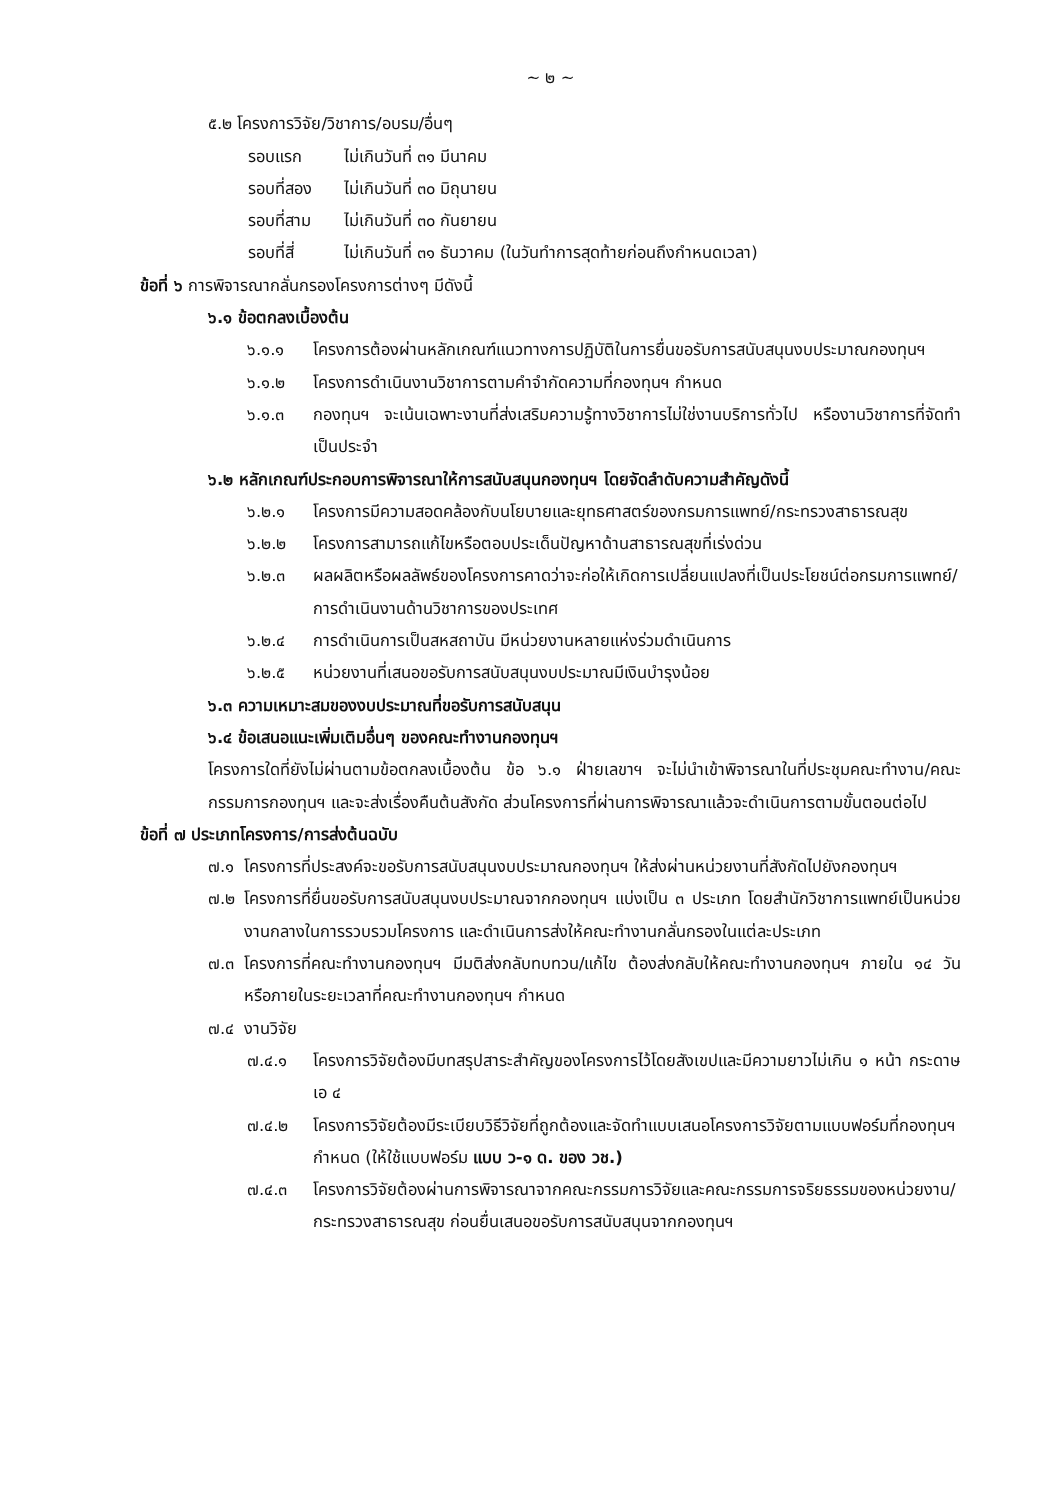~ ๒ ~
๕.๒ โครงการวิจัย/วิชาการ/อบรม/อื่นๆ
รอบแรก ไม่เกินวันที่ ๓๑ มีนาคม
รอบที่สอง ไม่เกินวันที่ ๓๐ มิถุนายน
รอบที่สาม ไม่เกินวันที่ ๓๐ กันยายน
รอบที่สี่ ไม่เกินวันที่ ๓๑ ธันวาคม (ในวันทำการสุดท้ายก่อนถึงกำหนดเวลา)
ข้อที่ ๖ การพิจารณากลั่นกรองโครงการต่างๆ มีดังนี้
๖.๑ ข้อตกลงเบื้องต้น
๖.๑.๑ โครงการต้องผ่านหลักเกณฑ์แนวทางการปฏิบัติในการยื่นขอรับการสนับสนุนงบประมาณกองทุนฯ
๖.๑.๒ โครงการดำเนินงานวิชาการตามคำจำกัดความที่กองทุนฯ กำหนด
๖.๑.๓ กองทุนฯ จะเน้นเฉพาะงานที่ส่งเสริมความรู้ทางวิชาการไม่ใช่งานบริการทั่วไป หรืองานวิชาการที่จัดทำเป็นประจำ
๖.๒ หลักเกณฑ์ประกอบการพิจารณาให้การสนับสนุนกองทุนฯ โดยจัดลำดับความสำคัญดังนี้
๖.๒.๑ โครงการมีความสอดคล้องกับนโยบายและยุทธศาสตร์ของกรมการแพทย์/กระทรวงสาธารณสุข
๖.๒.๒ โครงการสามารถแก้ไขหรือตอบประเด็นปัญหาด้านสาธารณสุขที่เร่งด่วน
๖.๒.๓ ผลผลิตหรือผลลัพธ์ของโครงการคาดว่าจะก่อให้เกิดการเปลี่ยนแปลงที่เป็นประโยชน์ต่อกรมการแพทย์/การดำเนินงานด้านวิชาการของประเทศ
๖.๒.๔ การดำเนินการเป็นสหสถาบัน มีหน่วยงานหลายแห่งร่วมดำเนินการ
๖.๒.๕ หน่วยงานที่เสนอขอรับการสนับสนุนงบประมาณมีเงินบำรุงน้อย
๖.๓ ความเหมาะสมของงบประมาณที่ขอรับการสนับสนุน
๖.๔ ข้อเสนอแนะเพิ่มเติมอื่นๆ ของคณะทำงานกองทุนฯ
โครงการใดที่ยังไม่ผ่านตามข้อตกลงเบื้องต้น ข้อ ๖.๑ ฝ่ายเลขาฯ จะไม่นำเข้าพิจารณาในที่ประชุมคณะทำงาน/คณะกรรมการกองทุนฯ และจะส่งเรื่องคืนต้นสังกัด ส่วนโครงการที่ผ่านการพิจารณาแล้วจะดำเนินการตามขั้นตอนต่อไป
ข้อที่ ๗ ประเภทโครงการ/การส่งต้นฉบับ
๗.๑ โครงการที่ประสงค์จะขอรับการสนับสนุนงบประมาณกองทุนฯ ให้ส่งผ่านหน่วยงานที่สังกัดไปยังกองทุนฯ
๗.๒ โครงการที่ยื่นขอรับการสนับสนุนงบประมาณจากกองทุนฯ แบ่งเป็น ๓ ประเภท โดยสำนักวิชาการแพทย์เป็นหน่วยงานกลางในการรวบรวมโครงการ และดำเนินการส่งให้คณะทำงานกลั่นกรองในแต่ละประเภท
๗.๓ โครงการที่คณะทำงานกองทุนฯ มีมติส่งกลับทบทวน/แก้ไข ต้องส่งกลับให้คณะทำงานกองทุนฯ ภายใน ๑๔ วัน หรือภายในระยะเวลาที่คณะทำงานกองทุนฯ กำหนด
๗.๔ งานวิจัย
๗.๔.๑ โครงการวิจัยต้องมีบทสรุปสาระสำคัญของโครงการไว้โดยสังเขปและมีความยาวไม่เกิน ๑ หน้า กระดาษเอ ๔
๗.๔.๒ โครงการวิจัยต้องมีระเบียบวิธีวิจัยที่ถูกต้องและจัดทำแบบเสนอโครงการวิจัยตามแบบฟอร์มที่กองทุนฯ กำหนด (ให้ใช้แบบฟอร์ม แบบ ว-๑ ด. ของ วช.)
๗.๔.๓ โครงการวิจัยต้องผ่านการพิจารณาจากคณะกรรมการวิจัยและคณะกรรมการจริยธรรมของหน่วยงาน/กระทรวงสาธารณสุข ก่อนยื่นเสนอขอรับการสนับสนุนจากกองทุนฯ